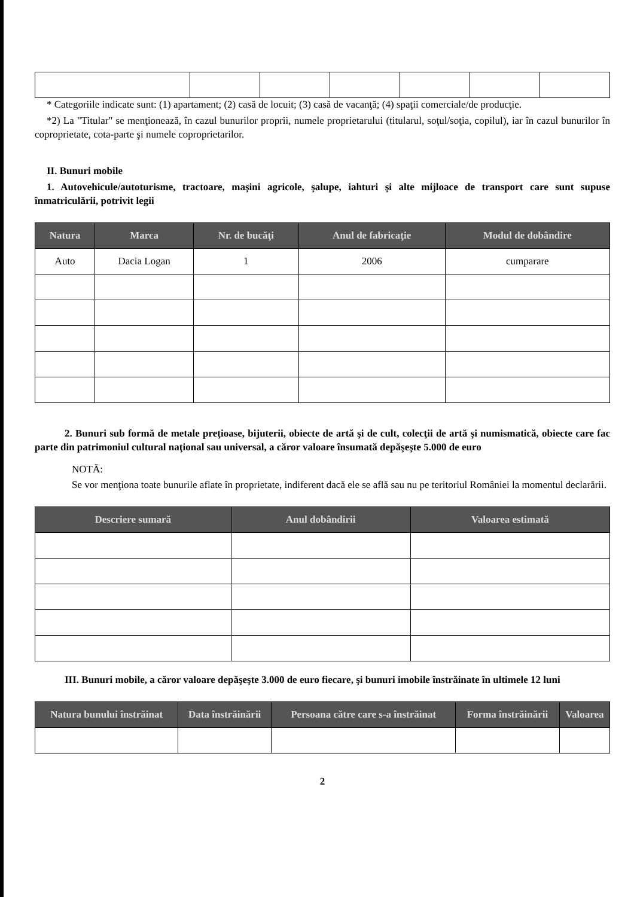* Categoriile indicate sunt: (1) apartament; (2) casă de locuit; (3) casă de vacanţă; (4) spaţii comerciale/de producţie.
*2) La "Titular" se menţionează, în cazul bunurilor proprii, numele proprietarului (titularul, soţul/soţia, copilul), iar în cazul bunurilor în coproprietate, cota-parte şi numele coproprietarilor.
II. Bunuri mobile
1. Autovehicule/autoturisme, tractoare, maşini agricole, şalupe, iahturi şi alte mijloace de transport care sunt supuse înmatriculării, potrivit legii
| Natura | Marca | Nr. de bucăţi | Anul de fabricaţie | Modul de dobândire |
| --- | --- | --- | --- | --- |
| Auto | Dacia Logan | 1 | 2006 | cumparare |
2. Bunuri sub formă de metale preţioase, bijuterii, obiecte de artă şi de cult, colecţii de artă şi numismatică, obiecte care fac parte din patrimoniul cultural naţional sau universal, a căror valoare însumată depăşeşte 5.000 de euro
NOTĂ:
Se vor menţiona toate bunurile aflate în proprietate, indiferent dacă ele se află sau nu pe teritoriul României la momentul declarării.
| Descriere sumară | Anul dobândirii | Valoarea estimată |
| --- | --- | --- |
III. Bunuri mobile, a căror valoare depăşeşte 3.000 de euro fiecare, şi bunuri imobile înstrăinate în ultimele 12 luni
| Natura bunului înstrăinat | Data înstrăinării | Persoana către care s-a înstrăinat | Forma înstrăinării | Valoarea |
| --- | --- | --- | --- | --- |
2